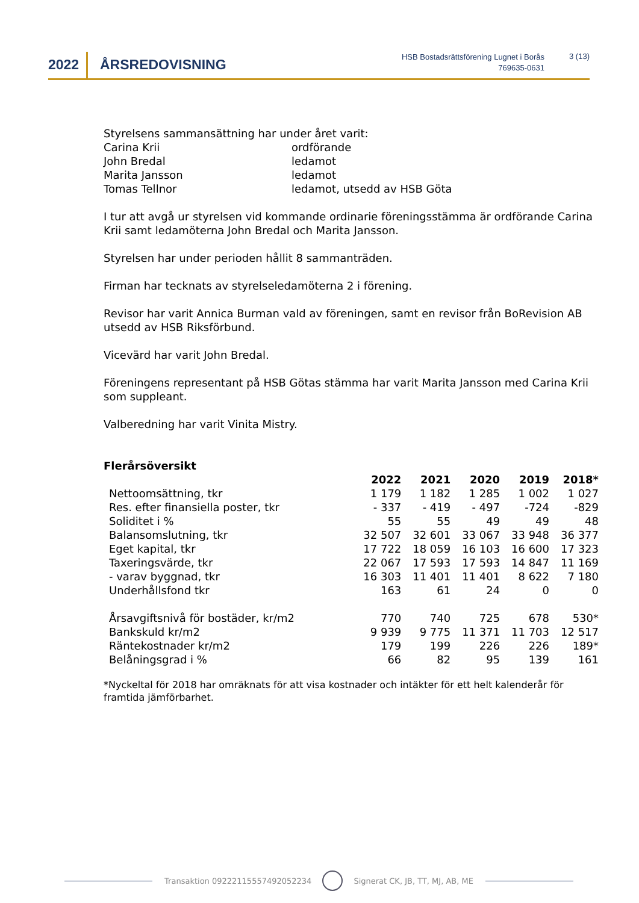2022 ÅRSREDOVISNING
HSB Bostadsrättsförening Lugnet i Borås
769635-0631
3 (13)
Styrelsens sammansättning har under året varit:
Carina Krii ordförande
John Bredal ledamot
Marita Jansson ledamot
Tomas Tellnor ledamot, utsedd av HSB Göta
I tur att avgå ur styrelsen vid kommande ordinarie föreningsstämma är ordförande Carina Krii samt ledamöterna John Bredal och Marita Jansson.
Styrelsen har under perioden hållit 8 sammanträden.
Firman har tecknats av styrelseledamöterna 2 i förening.
Revisor har varit Annica Burman vald av föreningen, samt en revisor från BoRevision AB utsedd av HSB Riksförbund.
Vicevärd har varit John Bredal.
Föreningens representant på HSB Götas stämma har varit Marita Jansson med Carina Krii som suppleant.
Valberedning har varit Vinita Mistry.
Flerårsöversikt
| | 2022 | 2021 | 2020 | 2019 | 2018* |
| Nettoomsättning, tkr | 1 179 | 1 182 | 1 285 | 1 002 | 1 027 |
| Res. efter finansiella poster, tkr | - 337 | - 419 | - 497 | -724 | -829 |
| Soliditet i % | 55 | 55 | 49 | 49 | 48 |
| Balansomslutning, tkr | 32 507 | 32 601 | 33 067 | 33 948 | 36 377 |
| Eget kapital, tkr | 17 722 | 18 059 | 16 103 | 16 600 | 17 323 |
| Taxeringsvärde, tkr | 22 067 | 17 593 | 17 593 | 14 847 | 11 169 |
| - varav byggnad, tkr | 16 303 | 11 401 | 11 401 | 8 622 | 7 180 |
| Underhållsfond tkr | 163 | 61 | 24 | 0 | 0 |
| Årsavgiftsnivå för bostäder, kr/m2 | 770 | 740 | 725 | 678 | 530* |
| Bankskuld kr/m2 | 9 939 | 9 775 | 11 371 | 11 703 | 12 517 |
| Räntekostnader kr/m2 | 179 | 199 | 226 | 226 | 189* |
| Belåningsgrad i % | 66 | 82 | 95 | 139 | 161 |
*Nyckeltal för 2018 har omräknats för att visa kostnader och intäkter för ett helt kalenderår för framtida jämförbarhet.
Transaktion 09222115557492052234 Signerat CK, JB, TT, MJ, AB, ME